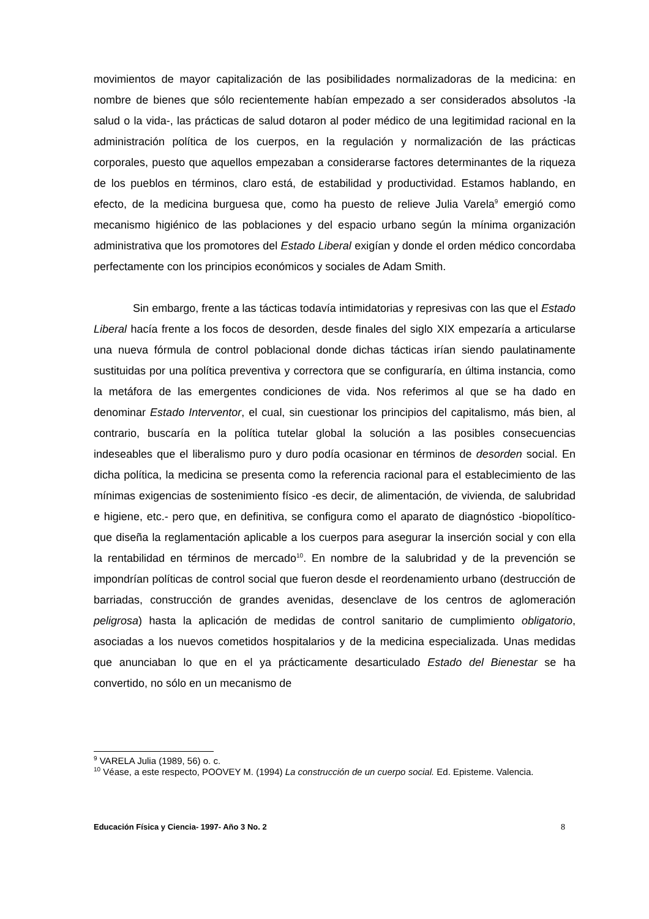movimientos de mayor capitalización de las posibilidades normalizadoras de la medicina: en nombre de bienes que sólo recientemente habían empezado a ser considerados absolutos -la salud o la vida-, las prácticas de salud dotaron al poder médico de una legitimidad racional en la administración política de los cuerpos, en la regulación y normalización de las prácticas corporales, puesto que aquellos empezaban a considerarse factores determinantes de la riqueza de los pueblos en términos, claro está, de estabilidad y productividad. Estamos hablando, en efecto, de la medicina burguesa que, como ha puesto de relieve Julia Varela<sup>9</sup> emergió como mecanismo higiénico de las poblaciones y del espacio urbano según la mínima organización administrativa que los promotores del Estado Liberal exigían y donde el orden médico concordaba perfectamente con los principios económicos y sociales de Adam Smith.
Sin embargo, frente a las tácticas todavía intimidatorias y represivas con las que el Estado Liberal hacía frente a los focos de desorden, desde finales del siglo XIX empezaría a articularse una nueva fórmula de control poblacional donde dichas tácticas irían siendo paulatinamente sustituidas por una política preventiva y correctora que se configuraría, en última instancia, como la metáfora de las emergentes condiciones de vida. Nos referimos al que se ha dado en denominar Estado Interventor, el cual, sin cuestionar los principios del capitalismo, más bien, al contrario, buscaría en la política tutelar global la solución a las posibles consecuencias indeseables que el liberalismo puro y duro podía ocasionar en términos de desorden social. En dicha política, la medicina se presenta como la referencia racional para el establecimiento de las mínimas exigencias de sostenimiento físico -es decir, de alimentación, de vivienda, de salubridad e higiene, etc.- pero que, en definitiva, se configura como el aparato de diagnóstico -biopolítico- que diseña la reglamentación aplicable a los cuerpos para asegurar la inserción social y con ella la rentabilidad en términos de mercado<sup>10</sup>. En nombre de la salubridad y de la prevención se impondrían políticas de control social que fueron desde el reordenamiento urbano (destrucción de barriadas, construcción de grandes avenidas, desenclave de los centros de aglomeración peligrosa) hasta la aplicación de medidas de control sanitario de cumplimiento obligatorio, asociadas a los nuevos cometidos hospitalarios y de la medicina especializada. Unas medidas que anunciaban lo que en el ya prácticamente desarticulado Estado del Bienestar se ha convertido, no sólo en un mecanismo de
<sup>9</sup> VARELA Julia (1989, 56) o. c.
<sup>10</sup> Véase, a este respecto, POOVEY M. (1994) La construcción de un cuerpo social. Ed. Episteme. Valencia.
Educación Física y Ciencia- 1997- Año 3 No. 2 8